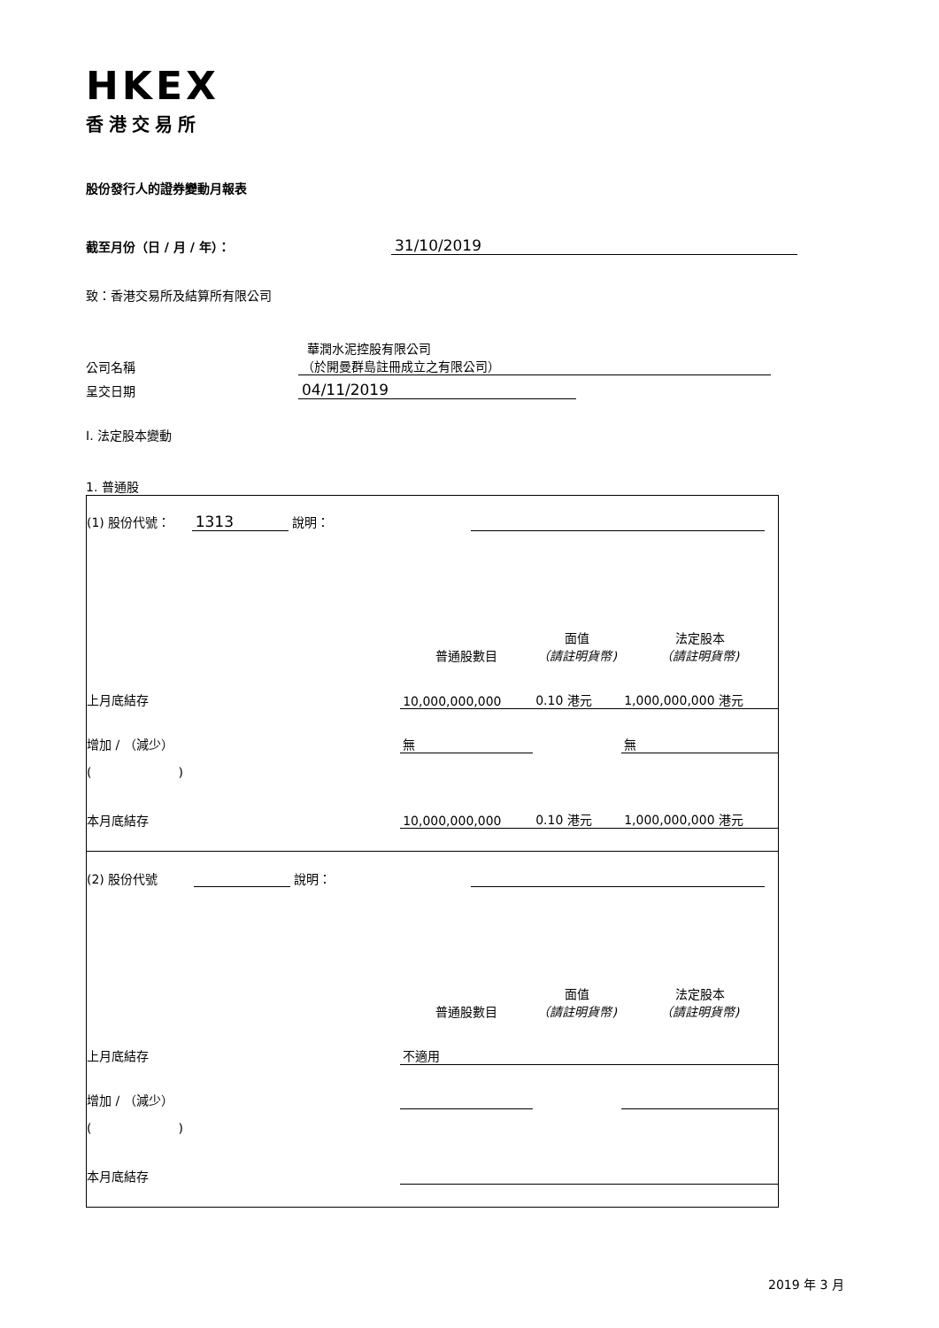HKEX
香港交易所
股份發行人的證券變動月報表
截至月份（日 / 月 / 年）： 31/10/2019
致：香港交易所及結算所有限公司
華潤水泥控股有限公司
公司名稱 （於開曼群島註冊成立之有限公司）
呈交日期 04/11/2019
I. 法定股本變動
1. 普通股
| (1) 股份代號： 1313 說明： | | | |
| | 普通股數目 | 面值 （請註明貨幣) | 法定股本 （請註明貨幣) |
| 上月底結存 | 10,000,000,000 | 0.10 港元 | 1,000,000,000 港元 |
| 增加 / （減少） | 無 | | 無 |
| ( ) | | | |
| 本月底結存 | 10,000,000,000 | 0.10 港元 | 1,000,000,000 港元 |
| (2) 股份代號 說明： | | | |
| | 普通股數目 | 面值 （請註明貨幣) | 法定股本 （請註明貨幣) |
| 上月底結存 | 不適用 | | |
| 增加 / （減少） | | | |
| ( ) | | | |
| 本月底結存 | | | |
2019 年 3 月